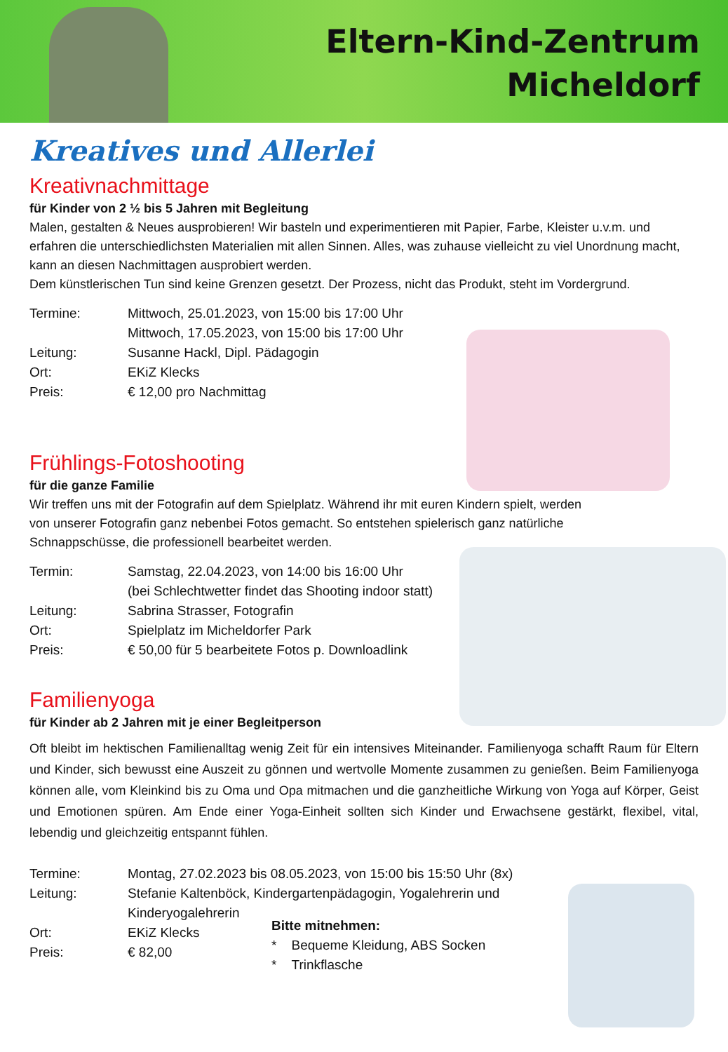Eltern-Kind-Zentrum
Micheldorf
Kreatives und Allerlei
Kreativnachmittage
für Kinder von 2 ½ bis 5 Jahren mit Begleitung
Malen, gestalten & Neues ausprobieren! Wir basteln und experimentieren mit Papier, Farbe, Kleister u.v.m. und erfahren die unterschiedlichsten Materialien mit allen Sinnen. Alles, was zuhause vielleicht zu viel Unordnung macht, kann an diesen Nachmittagen ausprobiert werden.
Dem künstlerischen Tun sind keine Grenzen gesetzt. Der Prozess, nicht das Produkt, steht im Vordergrund.
Termine:
Mittwoch, 25.01.2023, von 15:00 bis 17:00 Uhr
Mittwoch, 17.05.2023, von 15:00 bis 17:00 Uhr
Leitung:
Susanne Hackl, Dipl. Pädagogin
Ort:
EKiZ Klecks
Preis:
€ 12,00 pro Nachmittag
Frühlings-Fotoshooting
für die ganze Familie
Wir treffen uns mit der Fotografin auf dem Spielplatz. Während ihr mit euren Kindern spielt, werden von unserer Fotografin ganz nebenbei Fotos gemacht. So entstehen spielerisch ganz natürliche Schnappschüsse, die professionell bearbeitet werden.
Termin:
Samstag, 22.04.2023, von 14:00 bis 16:00 Uhr
(bei Schlechtwetter findet das Shooting indoor statt)
Leitung:
Sabrina Strasser, Fotografin
Ort:
Spielplatz im Micheldorfer Park
Preis:
€ 50,00 für 5 bearbeitete Fotos p. Downloadlink
Familienyoga
für Kinder ab 2 Jahren mit je einer Begleitperson
Oft bleibt im hektischen Familienalltag wenig Zeit für ein intensives Miteinander. Familienyoga schafft Raum für Eltern und Kinder, sich bewusst eine Auszeit zu gönnen und wertvolle Momente zusammen zu genießen. Beim Familienyoga können alle, vom Kleinkind bis zu Oma und Opa mitmachen und die ganzheitliche Wirkung von Yoga auf Körper, Geist und Emotionen spüren. Am Ende einer Yoga-Einheit sollten sich Kinder und Erwachsene gestärkt, flexibel, vital, lebendig und gleichzeitig entspannt fühlen.
Termine:
Montag, 27.02.2023 bis 08.05.2023, von 15:00 bis 15:50 Uhr (8x)
Leitung:
Stefanie Kaltenböck, Kindergartenpädagogin, Yogalehrerin und Kinderyogalehrerin
Ort:
EKiZ Klecks
Preis:
€ 82,00
Bitte mitnehmen:
* Bequeme Kleidung, ABS Socken
* Trinkflasche